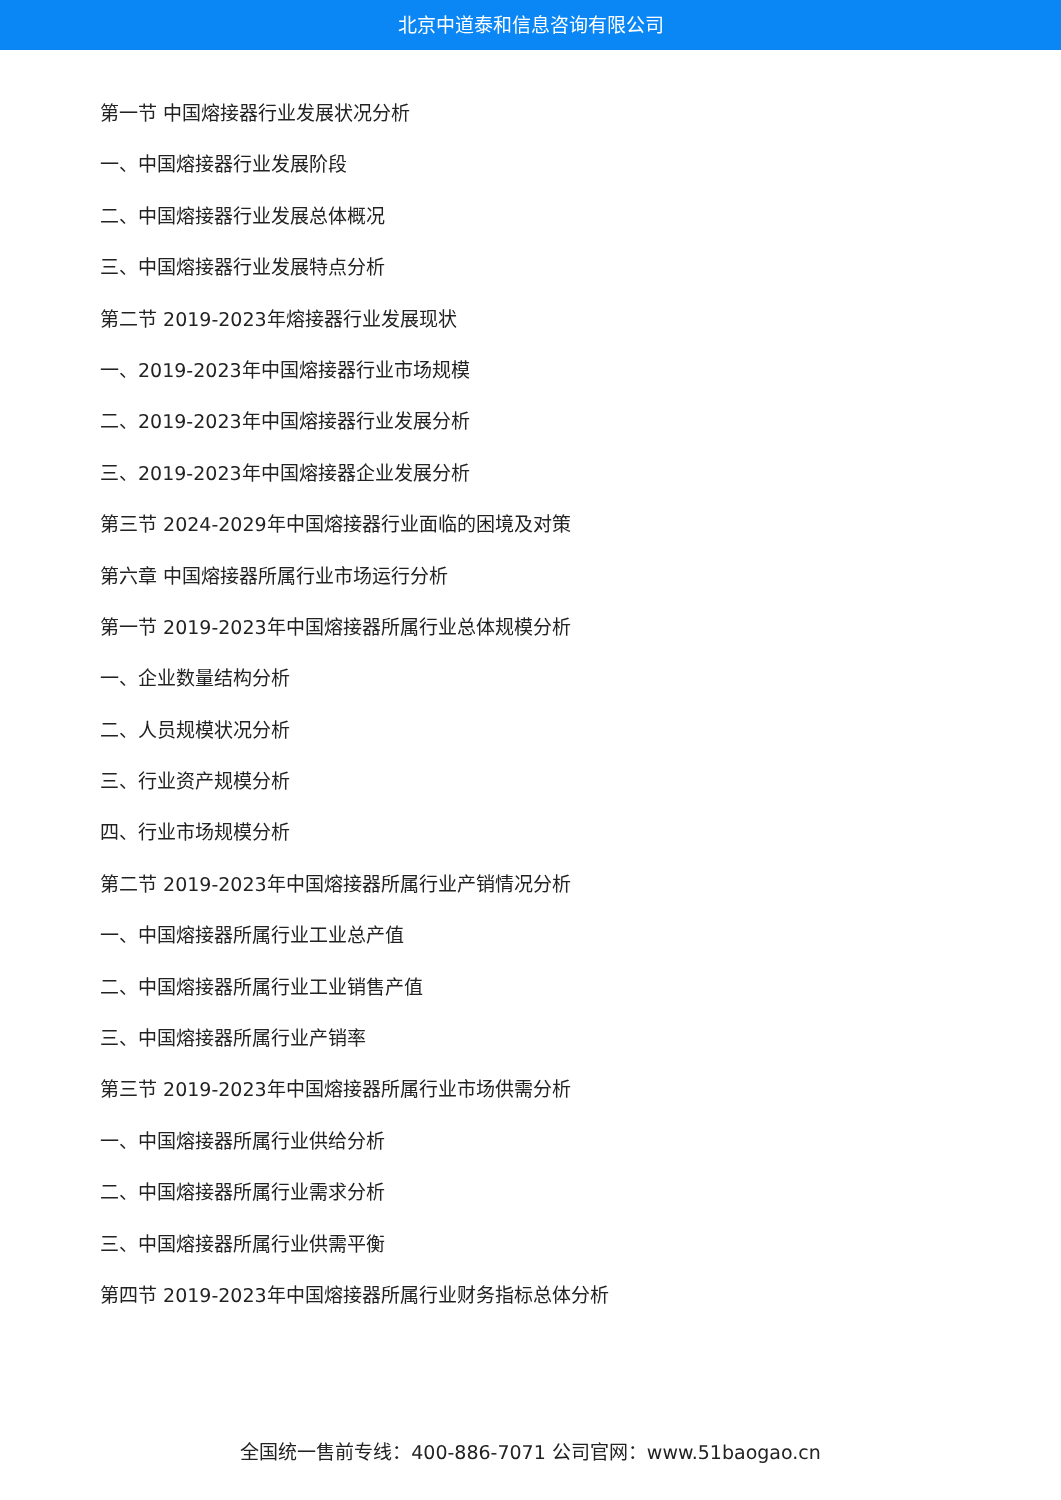北京中道泰和信息咨询有限公司
第一节 中国熔接器行业发展状况分析
一、中国熔接器行业发展阶段
二、中国熔接器行业发展总体概况
三、中国熔接器行业发展特点分析
第二节 2019-2023年熔接器行业发展现状
一、2019-2023年中国熔接器行业市场规模
二、2019-2023年中国熔接器行业发展分析
三、2019-2023年中国熔接器企业发展分析
第三节 2024-2029年中国熔接器行业面临的困境及对策
第六章 中国熔接器所属行业市场运行分析
第一节 2019-2023年中国熔接器所属行业总体规模分析
一、企业数量结构分析
二、人员规模状况分析
三、行业资产规模分析
四、行业市场规模分析
第二节 2019-2023年中国熔接器所属行业产销情况分析
一、中国熔接器所属行业工业总产值
二、中国熔接器所属行业工业销售产值
三、中国熔接器所属行业产销率
第三节 2019-2023年中国熔接器所属行业市场供需分析
一、中国熔接器所属行业供给分析
二、中国熔接器所属行业需求分析
三、中国熔接器所属行业供需平衡
第四节 2019-2023年中国熔接器所属行业财务指标总体分析
全国统一售前专线：400-886-7071 公司官网：www.51baogao.cn